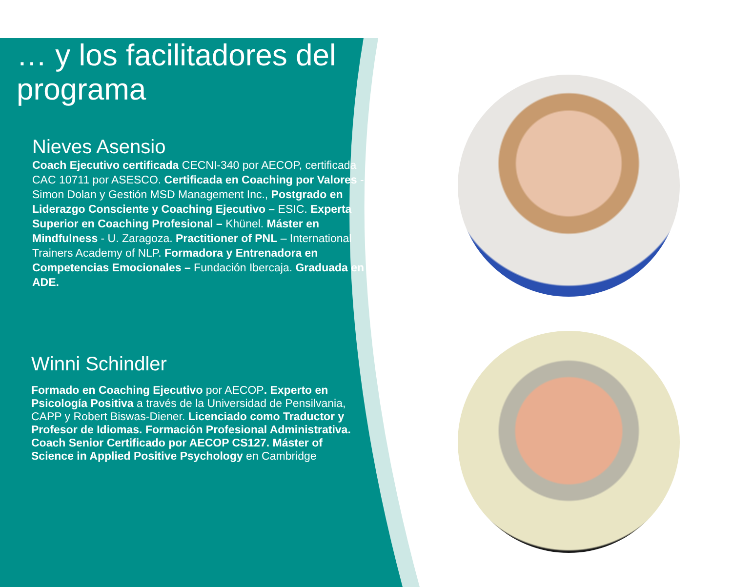… y los facilitadores del programa
Nieves Asensio
Coach Ejecutivo certificada CECNI-340 por AECOP, certificada CAC 10711 por ASESCO. Certificada en Coaching por Valores - Simon Dolan y Gestión MSD Management Inc., Postgrado en Liderazgo Consciente y Coaching Ejecutivo – ESIC. Experta Superior en Coaching Profesional – Khünel. Máster en Mindfulness - U. Zaragoza. Practitioner of PNL – International Trainers Academy of NLP. Formadora y Entrenadora en Competencias Emocionales – Fundación Ibercaja. Graduada en ADE.
Winni Schindler
Formado en Coaching Ejecutivo por AECOP. Experto en Psicología Positiva a través de la Universidad de Pensilvania, CAPP y Robert Biswas-Diener. Licenciado como Traductor y Profesor de Idiomas. Formación Profesional Administrativa. Coach Senior Certificado por AECOP CS127. Máster of Science in Applied Positive Psychology en Cambridge